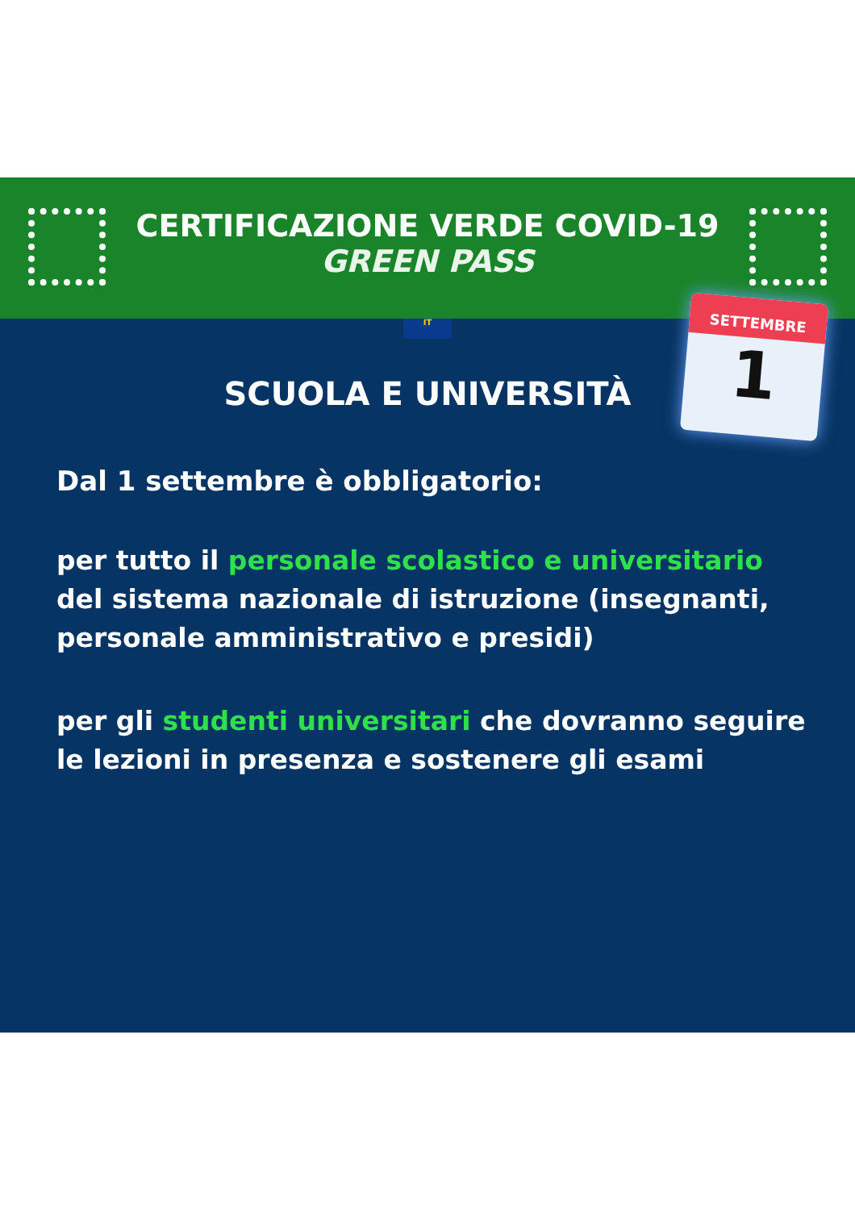CERTIFICAZIONE VERDE COVID-19
GREEN PASS
IT
SETTEMBRE
1
SCUOLA E UNIVERSITÀ
Dal 1 settembre è obbligatorio:
per tutto il personale scolastico e universitario del sistema nazionale di istruzione (insegnanti, personale amministrativo e presidi)
per gli studenti universitari che dovranno seguire le lezioni in presenza e sostenere gli esami